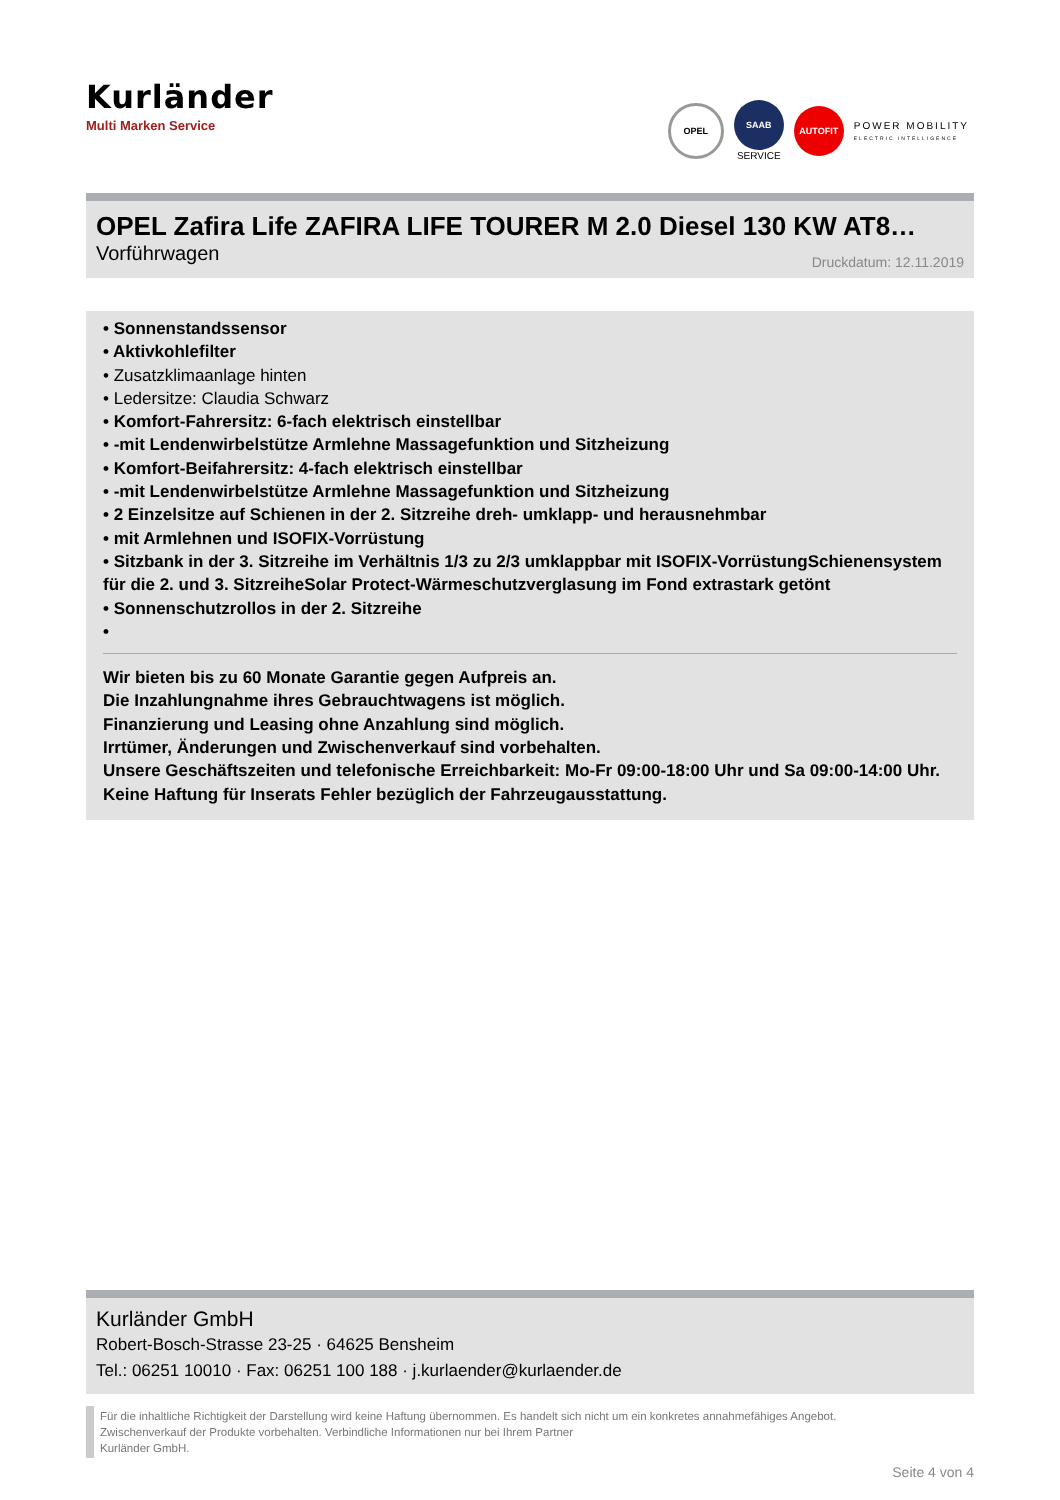Kurländer
Multi Marken Service
OPEL
SAAB
SERVICE
AUTOFIT
POWER MOBILITY
ELECTRIC INTELLIGENCE
OPEL Zafira Life ZAFIRA LIFE TOURER M 2.0 Diesel 130 KW AT8…
Vorführwagen Druckdatum: 12.11.2019
• Sonnenstandssensor
• Aktivkohlefilter
• Zusatzklimaanlage hinten
• Ledersitze: Claudia Schwarz
• Komfort-Fahrersitz: 6-fach elektrisch einstellbar
• -mit Lendenwirbelstütze Armlehne Massagefunktion und Sitzheizung
• Komfort-Beifahrersitz: 4-fach elektrisch einstellbar
• -mit Lendenwirbelstütze Armlehne Massagefunktion und Sitzheizung
• 2 Einzelsitze auf Schienen in der 2. Sitzreihe dreh- umklapp- und herausnehmbar
• mit Armlehnen und ISOFIX-Vorrüstung
• Sitzbank in der 3. Sitzreihe im Verhältnis 1/3 zu 2/3 umklappbar mit ISOFIX-VorrüstungSchienensystem für die 2. und 3. SitzreiheSolar Protect-Wärmeschutzverglasung im Fond extrastark getönt
• Sonnenschutzrollos in der 2. Sitzreihe
•
Wir bieten bis zu 60 Monate Garantie gegen Aufpreis an.
Die Inzahlungnahme ihres Gebrauchtwagens ist möglich.
Finanzierung und Leasing ohne Anzahlung sind möglich.
Irrtümer, Änderungen und Zwischenverkauf sind vorbehalten.
Unsere Geschäftszeiten und telefonische Erreichbarkeit: Mo-Fr 09:00-18:00 Uhr und Sa 09:00-14:00 Uhr.
Keine Haftung für Inserats Fehler bezüglich der Fahrzeugausstattung.
Kurländer GmbH
Robert-Bosch-Strasse 23-25 · 64625 Bensheim
Tel.: 06251 10010 · Fax: 06251 100 188 · j.kurlaender@kurlaender.de
Für die inhaltliche Richtigkeit der Darstellung wird keine Haftung übernommen. Es handelt sich nicht um ein konkretes annahmefähiges Angebot.
Zwischenverkauf der Produkte vorbehalten. Verbindliche Informationen nur bei Ihrem Partner
Kurländer GmbH.
Seite 4 von 4